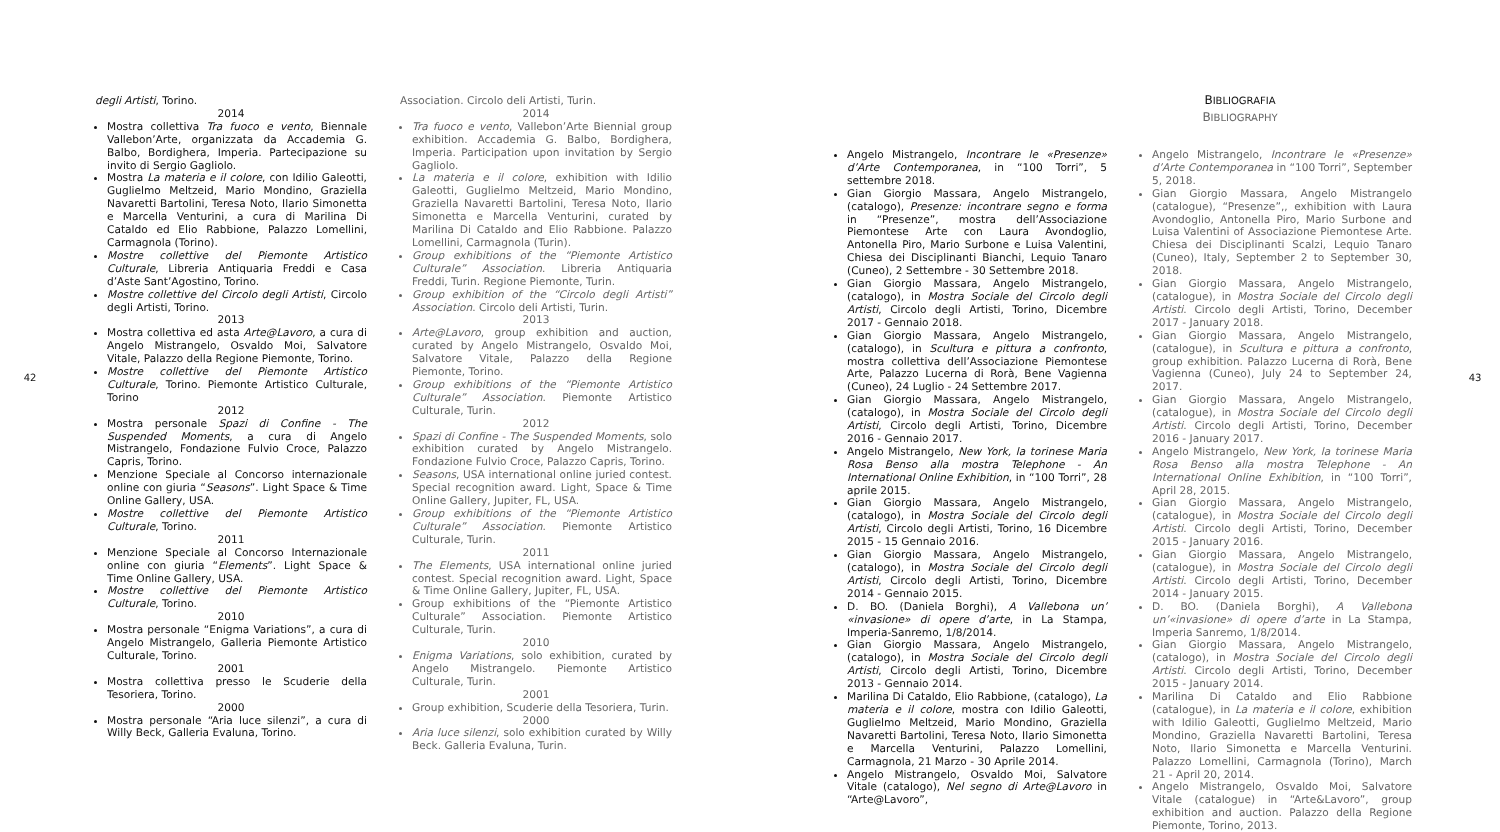42
degli Artisti, Torino.
2014
Mostra collettiva Tra fuoco e vento, Biennale Vallebon’Arte, organizzata da Accademia G. Balbo, Bordighera, Imperia. Partecipazione su invito di Sergio Gagliolo.
Mostra La materia e il colore, con Idilio Galeotti, Guglielmo Meltzeid, Mario Mondino, Graziella Navaretti Bartolini, Teresa Noto, Ilario Simonetta e Marcella Venturini, a cura di Marilina Di Cataldo ed Elio Rabbione, Palazzo Lomellini, Carmagnola (Torino).
Mostre collettive del Piemonte Artistico Culturale, Libreria Antiquaria Freddi e Casa d’Aste Sant’Agostino, Torino.
Mostre collettive del Circolo degli Artisti, Circolo degli Artisti, Torino.
2013
Mostra collettiva ed asta Arte@Lavoro, a cura di Angelo Mistrangelo, Osvaldo Moi, Salvatore Vitale, Palazzo della Regione Piemonte, Torino.
Mostre collettive del Piemonte Artistico Culturale, Torino. Piemonte Artistico Culturale, Torino
2012
Mostra personale Spazi di Confine - The Suspended Moments, a cura di Angelo Mistrangelo, Fondazione Fulvio Croce, Palazzo Capris, Torino.
Menzione Speciale al Concorso internazionale online con giuria “Seasons”. Light Space & Time Online Gallery, USA.
Mostre collettive del Piemonte Artistico Culturale, Torino.
2011
Menzione Speciale al Concorso Internazionale online con giuria “Elements”. Light Space & Time Online Gallery, USA.
Mostre collettive del Piemonte Artistico Culturale, Torino.
2010
Mostra personale “Enigma Variations”, a cura di Angelo Mistrangelo, Galleria Piemonte Artistico Culturale, Torino.
2001
Mostra collettiva presso le Scuderie della Tesoriera, Torino.
2000
Mostra personale “Aria luce silenzi”, a cura di Willy Beck, Galleria Evaluna, Torino.
Association. Circolo deli Artisti, Turin.
2014
Tra fuoco e vento, Vallebon’Arte Biennial group exhibition. Accademia G. Balbo, Bordighera, Imperia. Participation upon invitation by Sergio Gagliolo.
La materia e il colore, exhibition with Idilio Galeotti, Guglielmo Meltzeid, Mario Mondino, Graziella Navaretti Bartolini, Teresa Noto, Ilario Simonetta e Marcella Venturini, curated by Marilina Di Cataldo and Elio Rabbione. Palazzo Lomellini, Carmagnola (Turin).
Group exhibitions of the “Piemonte Artistico Culturale” Association. Libreria Antiquaria Freddi, Turin. Regione Piemonte, Turin.
Group exhibition of the “Circolo degli Artisti” Association. Circolo deli Artisti, Turin.
2013
Arte@Lavoro, group exhibition and auction, curated by Angelo Mistrangelo, Osvaldo Moi, Salvatore Vitale, Palazzo della Regione Piemonte, Torino.
Group exhibitions of the “Piemonte Artistico Culturale” Association. Piemonte Artistico Culturale, Turin.
2012
Spazi di Confine - The Suspended Moments, solo exhibition curated by Angelo Mistrangelo. Fondazione Fulvio Croce, Palazzo Capris, Torino.
Seasons, USA international online juried contest. Special recognition award. Light, Space & Time Online Gallery, Jupiter, FL, USA.
Group exhibitions of the “Piemonte Artistico Culturale” Association. Piemonte Artistico Culturale, Turin.
2011
The Elements, USA international online juried contest. Special recognition award. Light, Space & Time Online Gallery, Jupiter, FL, USA.
Group exhibitions of the “Piemonte Artistico Culturale” Association. Piemonte Artistico Culturale, Turin.
2010
Enigma Variations, solo exhibition, curated by Angelo Mistrangelo. Piemonte Artistico Culturale, Turin.
2001
Group exhibition, Scuderie della Tesoriera, Turin.
2000
Aria luce silenzi, solo exhibition curated by Willy Beck. Galleria Evaluna, Turin.
BIBLIOGRAFIA
BIBLIOGRAPHY
Angelo Mistrangelo, Incontrare le «Presenze» d’Arte Contemporanea, in “100 Torri”, 5 settembre 2018.
Gian Giorgio Massara, Angelo Mistrangelo, (catalogo), Presenze: incontrare segno e forma in “Presenze”, mostra dell’Associazione Piemontese Arte con Laura Avondoglio, Antonella Piro, Mario Surbone e Luisa Valentini, Chiesa dei Disciplinanti Bianchi, Lequio Tanaro (Cuneo), 2 Settembre - 30 Settembre 2018.
Gian Giorgio Massara, Angelo Mistrangelo, (catalogo), in Mostra Sociale del Circolo degli Artisti, Circolo degli Artisti, Torino, Dicembre 2017 - Gennaio 2018.
Gian Giorgio Massara, Angelo Mistrangelo, (catalogo), in Scultura e pittura a confronto, mostra collettiva dell’Associazione Piemontese Arte, Palazzo Lucerna di Rorà, Bene Vagienna (Cuneo), 24 Luglio - 24 Settembre 2017.
Gian Giorgio Massara, Angelo Mistrangelo, (catalogo), in Mostra Sociale del Circolo degli Artisti, Circolo degli Artisti, Torino, Dicembre 2016 - Gennaio 2017.
Angelo Mistrangelo, New York, la torinese Maria Rosa Benso alla mostra Telephone - An International Online Exhibition, in “100 Torri”, 28 aprile 2015.
Gian Giorgio Massara, Angelo Mistrangelo, (catalogo), in Mostra Sociale del Circolo degli Artisti, Circolo degli Artisti, Torino, 16 Dicembre 2015 - 15 Gennaio 2016.
Gian Giorgio Massara, Angelo Mistrangelo, (catalogo), in Mostra Sociale del Circolo degli Artisti, Circolo degli Artisti, Torino, Dicembre 2014 - Gennaio 2015.
D. BO. (Daniela Borghi), A Vallebona un’ «invasione» di opere d’arte, in La Stampa, Imperia-Sanremo, 1/8/2014.
Gian Giorgio Massara, Angelo Mistrangelo, (catalogo), in Mostra Sociale del Circolo degli Artisti, Circolo degli Artisti, Torino, Dicembre 2013 - Gennaio 2014.
Marilina Di Cataldo, Elio Rabbione, (catalogo), La materia e il colore, mostra con Idilio Galeotti, Guglielmo Meltzeid, Mario Mondino, Graziella Navaretti Bartolini, Teresa Noto, Ilario Simonetta e Marcella Venturini, Palazzo Lomellini, Carmagnola, 21 Marzo - 30 Aprile 2014.
Angelo Mistrangelo, Osvaldo Moi, Salvatore Vitale (catalogo), Nel segno di Arte@Lavoro in “Arte@Lavoro”,
Angelo Mistrangelo, Incontrare le «Presenze» d’Arte Contemporanea in “100 Torri”, September 5, 2018.
Gian Giorgio Massara, Angelo Mistrangelo (catalogue), “Presenze”,, exhibition with Laura Avondoglio, Antonella Piro, Mario Surbone and Luisa Valentini of Associazione Piemontese Arte. Chiesa dei Disciplinanti Scalzi, Lequio Tanaro (Cuneo), Italy, September 2 to September 30, 2018.
Gian Giorgio Massara, Angelo Mistrangelo, (catalogue), in Mostra Sociale del Circolo degli Artisti. Circolo degli Artisti, Torino, December 2017 - January 2018.
Gian Giorgio Massara, Angelo Mistrangelo, (catalogue), in Scultura e pittura a confronto, group exhibition. Palazzo Lucerna di Rorà, Bene Vagienna (Cuneo), July 24 to September 24, 2017.
Gian Giorgio Massara, Angelo Mistrangelo, (catalogue), in Mostra Sociale del Circolo degli Artisti. Circolo degli Artisti, Torino, December 2016 - January 2017.
Angelo Mistrangelo, New York, la torinese Maria Rosa Benso alla mostra Telephone - An International Online Exhibition, in “100 Torri”, April 28, 2015.
Gian Giorgio Massara, Angelo Mistrangelo, (catalogue), in Mostra Sociale del Circolo degli Artisti. Circolo degli Artisti, Torino, December 2015 - January 2016.
Gian Giorgio Massara, Angelo Mistrangelo, (catalogue), in Mostra Sociale del Circolo degli Artisti. Circolo degli Artisti, Torino, December 2014 - January 2015.
D. BO. (Daniela Borghi), A Vallebona un’«invasione» di opere d’arte in La Stampa, Imperia Sanremo, 1/8/2014.
Gian Giorgio Massara, Angelo Mistrangelo, (catalogo), in Mostra Sociale del Circolo degli Artisti. Circolo degli Artisti, Torino, December 2015 - January 2014.
Marilina Di Cataldo and Elio Rabbione (catalogue), in La materia e il colore, exhibition with Idilio Galeotti, Guglielmo Meltzeid, Mario Mondino, Graziella Navaretti Bartolini, Teresa Noto, Ilario Simonetta e Marcella Venturini. Palazzo Lomellini, Carmagnola (Torino), March 21 - April 20, 2014.
Angelo Mistrangelo, Osvaldo Moi, Salvatore Vitale (catalogue) in “Arte&Lavoro”, group exhibition and auction. Palazzo della Regione Piemonte, Torino, 2013.
43